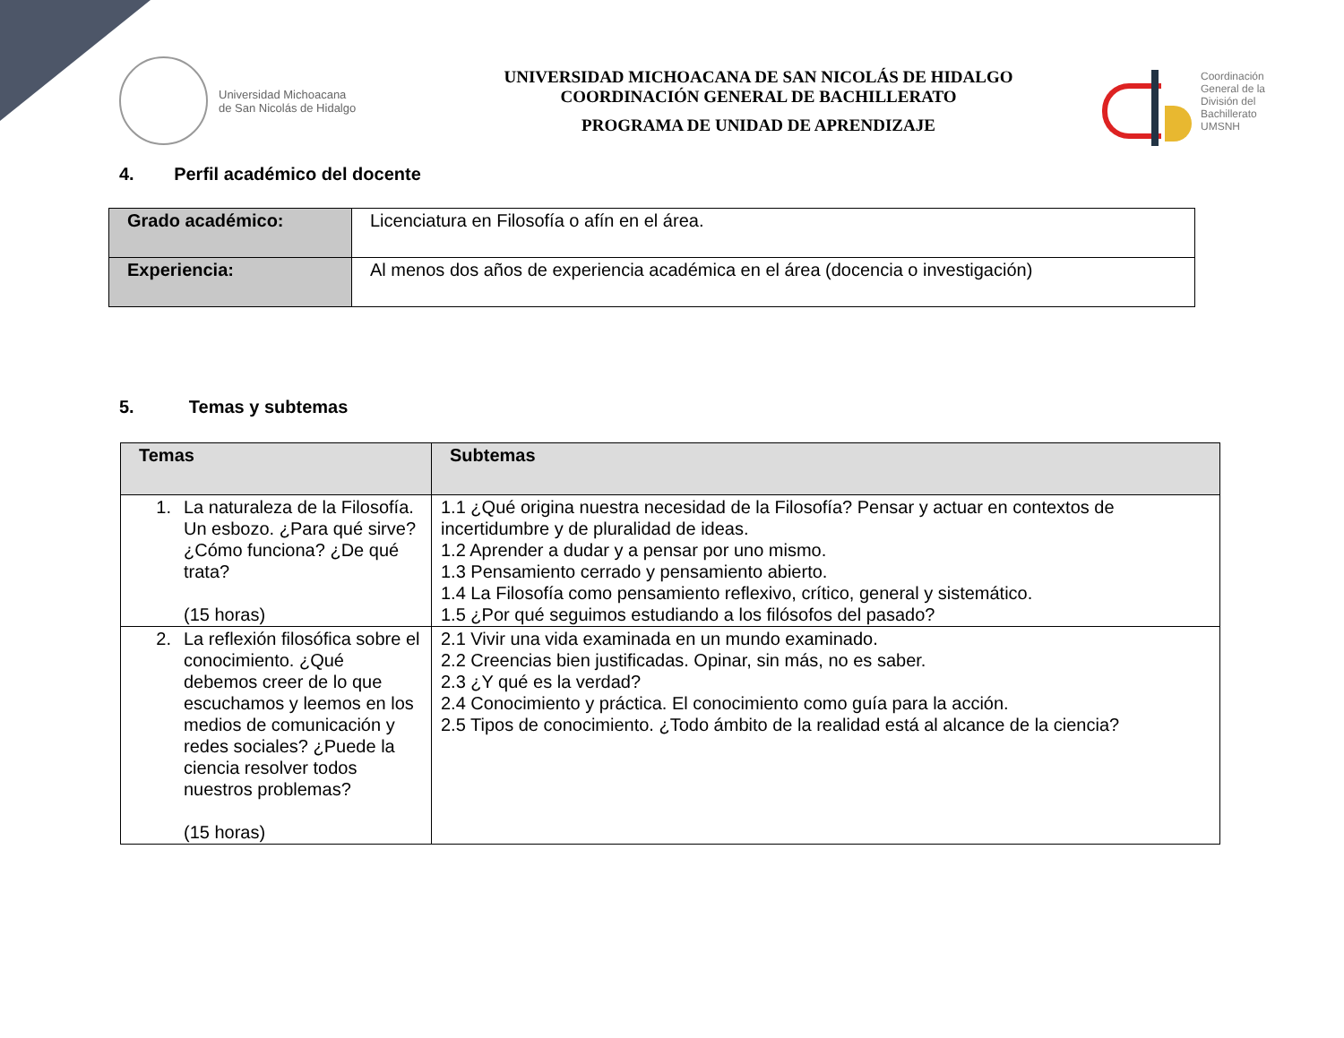Universidad Michoacana
de San Nicolás de Hidalgo
UNIVERSIDAD MICHOACANA DE SAN NICOLÁS DE HIDALGO
COORDINACIÓN GENERAL DE BACHILLERATO
PROGRAMA DE UNIDAD DE APRENDIZAJE
Coordinación
General de la
División del
Bachillerato
UMSNH
4. Perfil académico del docente
| Grado académico: | Licenciatura en Filosofía o afín en el área. |
| Experiencia: | Al menos dos años de experiencia académica en el área (docencia o investigación) |
5. Temas y subtemas
| Temas | Subtemas |
| --- | --- |
| 1. La naturaleza de la Filosofía. Un esbozo. ¿Para qué sirve? ¿Cómo funciona? ¿De qué trata? (15 horas) | 1.1 ¿Qué origina nuestra necesidad de la Filosofía? Pensar y actuar en contextos de incertidumbre y de pluralidad de ideas. 1.2 Aprender a dudar y a pensar por uno mismo. 1.3 Pensamiento cerrado y pensamiento abierto. 1.4 La Filosofía como pensamiento reflexivo, crítico, general y sistemático. 1.5 ¿Por qué seguimos estudiando a los filósofos del pasado? |
| 2. La reflexión filosófica sobre el conocimiento. ¿Qué debemos creer de lo que escuchamos y leemos en los medios de comunicación y redes sociales? ¿Puede la ciencia resolver todos nuestros problemas? (15 horas) | 2.1 Vivir una vida examinada en un mundo examinado. 2.2 Creencias bien justificadas. Opinar, sin más, no es saber. 2.3 ¿Y qué es la verdad? 2.4 Conocimiento y práctica. El conocimiento como guía para la acción. 2.5 Tipos de conocimiento. ¿Todo ámbito de la realidad está al alcance de la ciencia? |